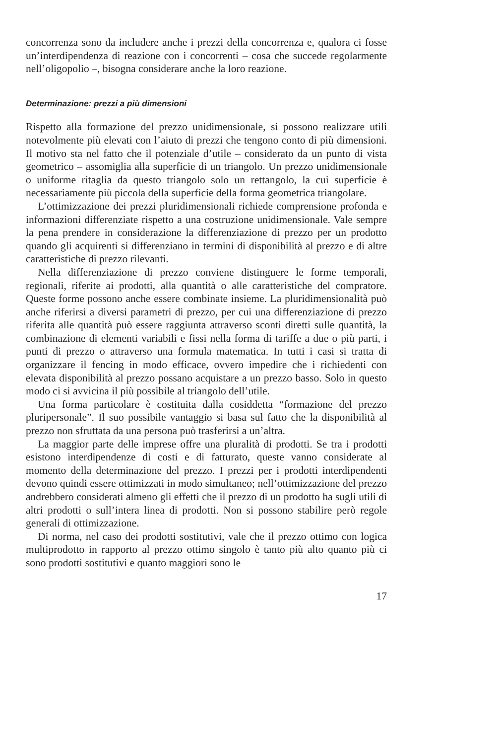concorrenza sono da includere anche i prezzi della concorrenza e, qualora ci fosse un’interdipendenza di reazione con i concorrenti – cosa che succede regolarmente nell’oligopolio –, bisogna considerare anche la loro reazione.
Determinazione: prezzi a più dimensioni
Rispetto alla formazione del prezzo unidimensionale, si possono realizzare utili notevolmente più elevati con l’aiuto di prezzi che tengono conto di più dimensioni. Il motivo sta nel fatto che il potenziale d’utile – considerato da un punto di vista geometrico – assomiglia alla superficie di un triangolo. Un prezzo unidimensionale o uniforme ritaglia da questo triangolo solo un rettangolo, la cui superficie è necessariamente più piccola della superficie della forma geometrica triangolare.
L’ottimizzazione dei prezzi pluridimensionali richiede comprensione profonda e informazioni differenziate rispetto a una costruzione unidimensionale. Vale sempre la pena prendere in considerazione la differenziazione di prezzo per un prodotto quando gli acquirenti si differenziano in termini di disponibilità al prezzo e di altre caratteristiche di prezzo rilevanti.
Nella differenziazione di prezzo conviene distinguere le forme temporali, regionali, riferite ai prodotti, alla quantità o alle caratteristiche del compratore. Queste forme possono anche essere combinate insieme. La pluridimensionalità può anche riferirsi a diversi parametri di prezzo, per cui una differenziazione di prezzo riferita alle quantità può essere raggiunta attraverso sconti diretti sulle quantità, la combinazione di elementi variabili e fissi nella forma di tariffe a due o più parti, i punti di prezzo o attraverso una formula matematica. In tutti i casi si tratta di organizzare il fencing in modo efficace, ovvero impedire che i richiedenti con elevata disponibilità al prezzo possano acquistare a un prezzo basso. Solo in questo modo ci si avvicina il più possibile al triangolo dell’utile.
Una forma particolare è costituita dalla cosiddetta “formazione del prezzo pluripersonale”. Il suo possibile vantaggio si basa sul fatto che la disponibilità al prezzo non sfruttata da una persona può trasferirsi a un’altra.
La maggior parte delle imprese offre una pluralità di prodotti. Se tra i prodotti esistono interdipendenze di costi e di fatturato, queste vanno considerate al momento della determinazione del prezzo. I prezzi per i prodotti interdipendenti devono quindi essere ottimizzati in modo simultaneo; nell’ottimizzazione del prezzo andrebbero considerati almeno gli effetti che il prezzo di un prodotto ha sugli utili di altri prodotti o sull’intera linea di prodotti. Non si possono stabilire però regole generali di ottimizzazione.
Di norma, nel caso dei prodotti sostitutivi, vale che il prezzo ottimo con logica multiprodotto in rapporto al prezzo ottimo singolo è tanto più alto quanto più ci sono prodotti sostitutivi e quanto maggiori sono le
17